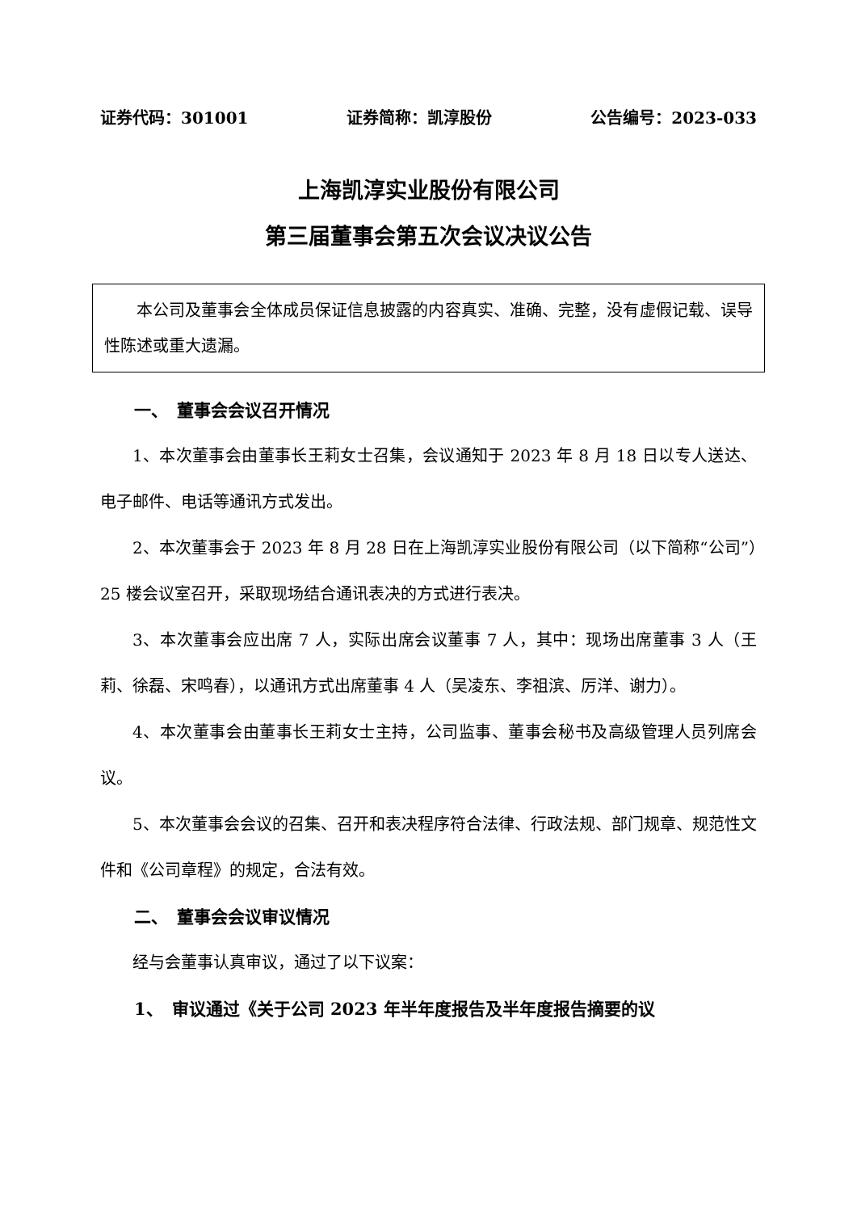证券代码：301001 证券简称：凯淳股份 公告编号：2023-033
上海凯淳实业股份有限公司
第三届董事会第五次会议决议公告
本公司及董事会全体成员保证信息披露的内容真实、准确、完整，没有虚假记载、误导性陈述或重大遗漏。
一、　董事会会议召开情况
1、本次董事会由董事长王莉女士召集，会议通知于 2023 年 8 月 18 日以专人送达、电子邮件、电话等通讯方式发出。
2、本次董事会于 2023 年 8 月 28 日在上海凯淳实业股份有限公司（以下简称“公司”）25 楼会议室召开，采取现场结合通讯表决的方式进行表决。
3、本次董事会应出席 7 人，实际出席会议董事 7 人，其中：现场出席董事 3 人（王莉、徐磊、宋鸣春），以通讯方式出席董事 4 人（吴凌东、李祖滨、厉洋、谢力）。
4、本次董事会由董事长王莉女士主持，公司监事、董事会秘书及高级管理人员列席会议。
5、本次董事会会议的召集、召开和表决程序符合法律、行政法规、部门规章、规范性文件和《公司章程》的规定，合法有效。
二、　董事会会议审议情况
经与会董事认真审议，通过了以下议案：
1、　审议通过《关于公司 2023 年半年度报告及半年度报告摘要的议